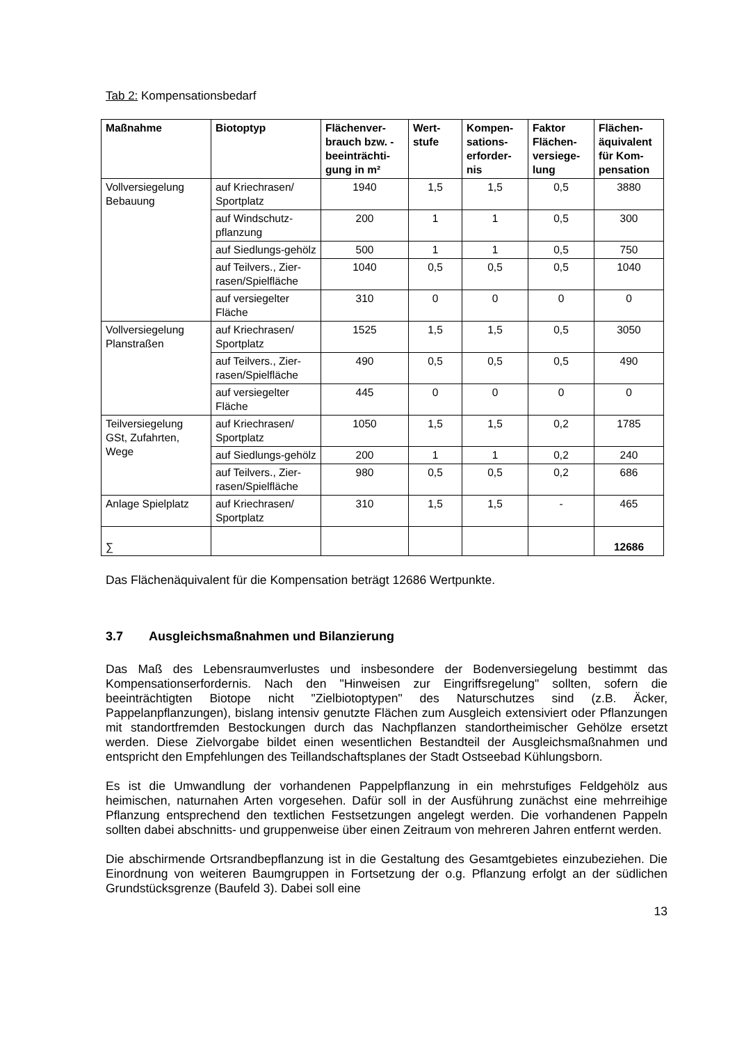Tab 2: Kompensationsbedarf
| Maßnahme | Biotoptyp | Flächenver-brauch bzw. -beeinträchti-gung in m² | Wert-stufe | Kompen-sations-erforder-nis | Faktor Flächen-versiege-lung | Flächen-äquivalent für Kom-pensation |
| --- | --- | --- | --- | --- | --- | --- |
| Vollversiegelung Bebauung | auf Kriechrasen/ Sportplatz | 1940 | 1,5 | 1,5 | 0,5 | 3880 |
| | auf Windschutz-pflanzung | 200 | 1 | 1 | 0,5 | 300 |
| | auf Siedlungs-gehölz | 500 | 1 | 1 | 0,5 | 750 |
| | auf Teilvers., Zier-rasen/Spielfläche | 1040 | 0,5 | 0,5 | 0,5 | 1040 |
| | auf versiegelter Fläche | 310 | 0 | 0 | 0 | 0 |
| Vollversiegelung Planstraßen | auf Kriechrasen/ Sportplatz | 1525 | 1,5 | 1,5 | 0,5 | 3050 |
| | auf Teilvers., Zier-rasen/Spielfläche | 490 | 0,5 | 0,5 | 0,5 | 490 |
| | auf versiegelter Fläche | 445 | 0 | 0 | 0 | 0 |
| Teilversiegelung GSt, Zufahrten, Wege | auf Kriechrasen/ Sportplatz | 1050 | 1,5 | 1,5 | 0,2 | 1785 |
| | auf Siedlungs-gehölz | 200 | 1 | 1 | 0,2 | 240 |
| | auf Teilvers., Zier-rasen/Spielfläche | 980 | 0,5 | 0,5 | 0,2 | 686 |
| Anlage Spielplatz | auf Kriechrasen/ Sportplatz | 310 | 1,5 | 1,5 | - | 465 |
| ∑ | | | | | | 12686 |
Das Flächenäquivalent für die Kompensation beträgt 12686 Wertpunkte.
3.7 Ausgleichsmaßnahmen und Bilanzierung
Das Maß des Lebensraumverlustes und insbesondere der Bodenversiegelung bestimmt das Kompensationserfordernis. Nach den "Hinweisen zur Eingriffsregelung" sollten, sofern die beeinträchtigten Biotope nicht "Zielbiotoptypen" des Naturschutzes sind (z.B. Äcker, Pappelanpflanzungen), bislang intensiv genutzte Flächen zum Ausgleich extensiviert oder Pflanzungen mit standortfremden Bestockungen durch das Nachpflanzen standortheimischer Gehölze ersetzt werden. Diese Zielvorgabe bildet einen wesentlichen Bestandteil der Ausgleichsmaßnahmen und entspricht den Empfehlungen des Teillandschaftsplanes der Stadt Ostseebad Kühlungsborn.
Es ist die Umwandlung der vorhandenen Pappelpflanzung in ein mehrstufiges Feldgehölz aus heimischen, naturnahen Arten vorgesehen. Dafür soll in der Ausführung zunächst eine mehrreihige Pflanzung entsprechend den textlichen Festsetzungen angelegt werden. Die vorhandenen Pappeln sollten dabei abschnitts- und gruppenweise über einen Zeitraum von mehreren Jahren entfernt werden.
Die abschirmende Ortsrandbepflanzung ist in die Gestaltung des Gesamtgebietes einzubeziehen. Die Einordnung von weiteren Baumgruppen in Fortsetzung der o.g. Pflanzung erfolgt an der südlichen Grundstücksgrenze (Baufeld 3). Dabei soll eine
13